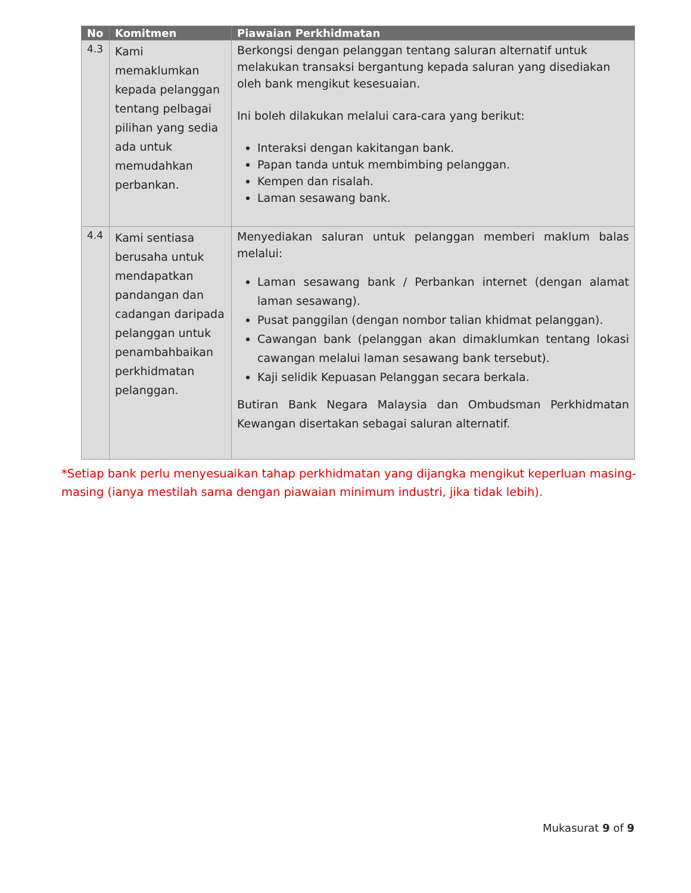| No | Komitmen | Piawaian Perkhidmatan |
| --- | --- | --- |
| 4.3 | Kami memaklumkan kepada pelanggan tentang pelbagai pilihan yang sedia ada untuk memudahkan perbankan. | Berkongsi dengan pelanggan tentang saluran alternatif untuk melakukan transaksi bergantung kepada saluran yang disediakan oleh bank mengikut kesesuaian. Ini boleh dilakukan melalui cara-cara yang berikut: Interaksi dengan kakitangan bank. Papan tanda untuk membimbing pelanggan. Kempen dan risalah. Laman sesawang bank. |
| 4.4 | Kami sentiasa berusaha untuk mendapatkan pandangan dan cadangan daripada pelanggan untuk penambahbaikan perkhidmatan pelanggan. | Menyediakan saluran untuk pelanggan memberi maklum balas melalui: Laman sesawang bank / Perbankan internet (dengan alamat laman sesawang). Pusat panggilan (dengan nombor talian khidmat pelanggan). Cawangan bank (pelanggan akan dimaklumkan tentang lokasi cawangan melalui laman sesawang bank tersebut). Kaji selidik Kepuasan Pelanggan secara berkala. Butiran Bank Negara Malaysia dan Ombudsman Perkhidmatan Kewangan disertakan sebagai saluran alternatif. |
*Setiap bank perlu menyesuaikan tahap perkhidmatan yang dijangka mengikut keperluan masing-masing (ianya mestilah sama dengan piawaian minimum industri, jika tidak lebih).
Mukasurat 9 of 9